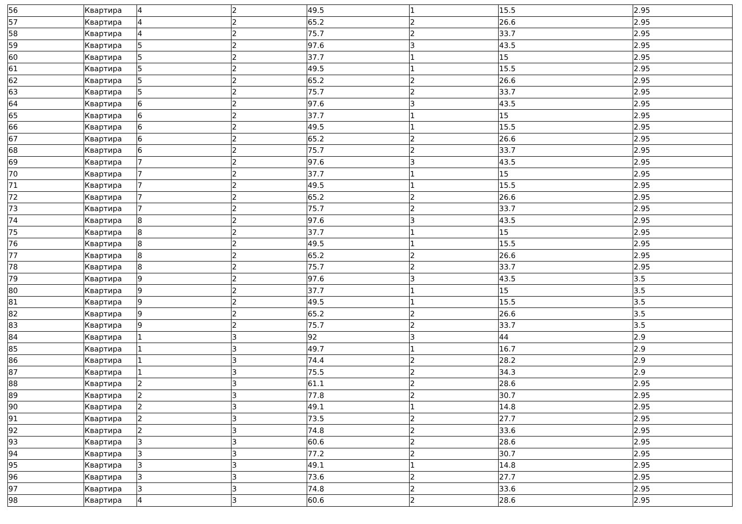| 56 | Квартира | 4 | 2 | 49.5 | 1 | 15.5 | 2.95 |
| 57 | Квартира | 4 | 2 | 65.2 | 2 | 26.6 | 2.95 |
| 58 | Квартира | 4 | 2 | 75.7 | 2 | 33.7 | 2.95 |
| 59 | Квартира | 5 | 2 | 97.6 | 3 | 43.5 | 2.95 |
| 60 | Квартира | 5 | 2 | 37.7 | 1 | 15 | 2.95 |
| 61 | Квартира | 5 | 2 | 49.5 | 1 | 15.5 | 2.95 |
| 62 | Квартира | 5 | 2 | 65.2 | 2 | 26.6 | 2.95 |
| 63 | Квартира | 5 | 2 | 75.7 | 2 | 33.7 | 2.95 |
| 64 | Квартира | 6 | 2 | 97.6 | 3 | 43.5 | 2.95 |
| 65 | Квартира | 6 | 2 | 37.7 | 1 | 15 | 2.95 |
| 66 | Квартира | 6 | 2 | 49.5 | 1 | 15.5 | 2.95 |
| 67 | Квартира | 6 | 2 | 65.2 | 2 | 26.6 | 2.95 |
| 68 | Квартира | 6 | 2 | 75.7 | 2 | 33.7 | 2.95 |
| 69 | Квартира | 7 | 2 | 97.6 | 3 | 43.5 | 2.95 |
| 70 | Квартира | 7 | 2 | 37.7 | 1 | 15 | 2.95 |
| 71 | Квартира | 7 | 2 | 49.5 | 1 | 15.5 | 2.95 |
| 72 | Квартира | 7 | 2 | 65.2 | 2 | 26.6 | 2.95 |
| 73 | Квартира | 7 | 2 | 75.7 | 2 | 33.7 | 2.95 |
| 74 | Квартира | 8 | 2 | 97.6 | 3 | 43.5 | 2.95 |
| 75 | Квартира | 8 | 2 | 37.7 | 1 | 15 | 2.95 |
| 76 | Квартира | 8 | 2 | 49.5 | 1 | 15.5 | 2.95 |
| 77 | Квартира | 8 | 2 | 65.2 | 2 | 26.6 | 2.95 |
| 78 | Квартира | 8 | 2 | 75.7 | 2 | 33.7 | 2.95 |
| 79 | Квартира | 9 | 2 | 97.6 | 3 | 43.5 | 3.5 |
| 80 | Квартира | 9 | 2 | 37.7 | 1 | 15 | 3.5 |
| 81 | Квартира | 9 | 2 | 49.5 | 1 | 15.5 | 3.5 |
| 82 | Квартира | 9 | 2 | 65.2 | 2 | 26.6 | 3.5 |
| 83 | Квартира | 9 | 2 | 75.7 | 2 | 33.7 | 3.5 |
| 84 | Квартира | 1 | 3 | 92 | 3 | 44 | 2.9 |
| 85 | Квартира | 1 | 3 | 49.7 | 1 | 16.7 | 2.9 |
| 86 | Квартира | 1 | 3 | 74.4 | 2 | 28.2 | 2.9 |
| 87 | Квартира | 1 | 3 | 75.5 | 2 | 34.3 | 2.9 |
| 88 | Квартира | 2 | 3 | 61.1 | 2 | 28.6 | 2.95 |
| 89 | Квартира | 2 | 3 | 77.8 | 2 | 30.7 | 2.95 |
| 90 | Квартира | 2 | 3 | 49.1 | 1 | 14.8 | 2.95 |
| 91 | Квартира | 2 | 3 | 73.5 | 2 | 27.7 | 2.95 |
| 92 | Квартира | 2 | 3 | 74.8 | 2 | 33.6 | 2.95 |
| 93 | Квартира | 3 | 3 | 60.6 | 2 | 28.6 | 2.95 |
| 94 | Квартира | 3 | 3 | 77.2 | 2 | 30.7 | 2.95 |
| 95 | Квартира | 3 | 3 | 49.1 | 1 | 14.8 | 2.95 |
| 96 | Квартира | 3 | 3 | 73.6 | 2 | 27.7 | 2.95 |
| 97 | Квартира | 3 | 3 | 74.8 | 2 | 33.6 | 2.95 |
| 98 | Квартира | 4 | 3 | 60.6 | 2 | 28.6 | 2.95 |